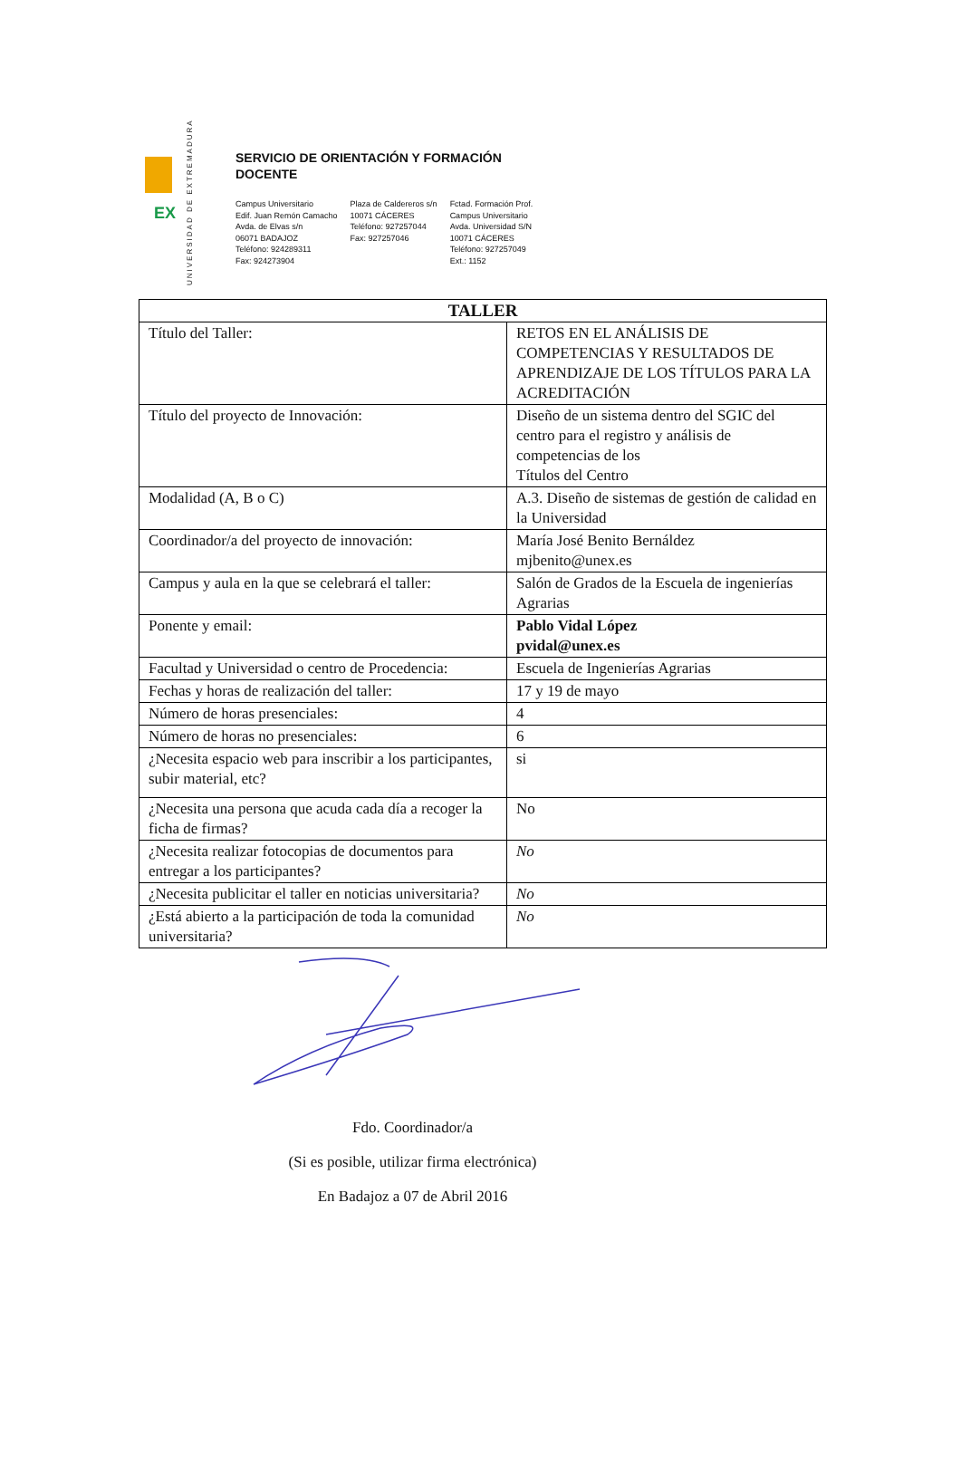EX
UNIVERSIDAD DE EXTREMADURA
SERVICIO DE ORIENTACIÓN Y FORMACIÓN
DOCENTE
Campus Universitario
Edif. Juan Remón Camacho
Avda. de Elvas s/n
06071 BADAJOZ
Teléfono: 924289311
Fax: 924273904
Plaza de Caldereros s/n
10071 CÁCERES
Teléfono: 927257044
Fax: 927257046
Fctad. Formación Prof.
Campus Universitario
Avda. Universidad S/N
10071 CÁCERES
Teléfono: 927257049
Ext.: 1152
| TALLER | |
| --- | --- |
| Título del Taller: | RETOS EN EL ANÁLISIS DE COMPETENCIAS Y RESULTADOS DE APRENDIZAJE DE LOS TÍTULOS PARA LA ACREDITACIÓN |
| Título del proyecto de Innovación: | Diseño de un sistema dentro del SGIC del centro para el registro y análisis de competencias de los Títulos del Centro |
| Modalidad (A, B o C) | A.3. Diseño de sistemas de gestión de calidad en la Universidad |
| Coordinador/a del proyecto de innovación: | María José Benito Bernáldez mjbenito@unex.es |
| Campus y aula en la que se celebrará el taller: | Salón de Grados de la Escuela de ingenierías Agrarias |
| Ponente y email: | Pablo Vidal López pvidal@unex.es |
| Facultad y Universidad o centro de Procedencia: | Escuela de Ingenierías Agrarias |
| Fechas y horas de realización del taller: | 17 y 19 de mayo |
| Número de horas presenciales: | 4 |
| Número de horas no presenciales: | 6 |
| ¿Necesita espacio web para inscribir a los participantes, subir material, etc? | si |
| ¿Necesita una persona que acuda cada día a recoger la ficha de firmas? | No |
| ¿Necesita realizar fotocopias de documentos para entregar a los participantes? | No |
| ¿Necesita publicitar el taller en noticias universitaria? | No |
| ¿Está abierto a la participación de toda la comunidad universitaria? | No |
Fdo. Coordinador/a
(Si es posible, utilizar firma electrónica)
En Badajoz a 07 de Abril 2016